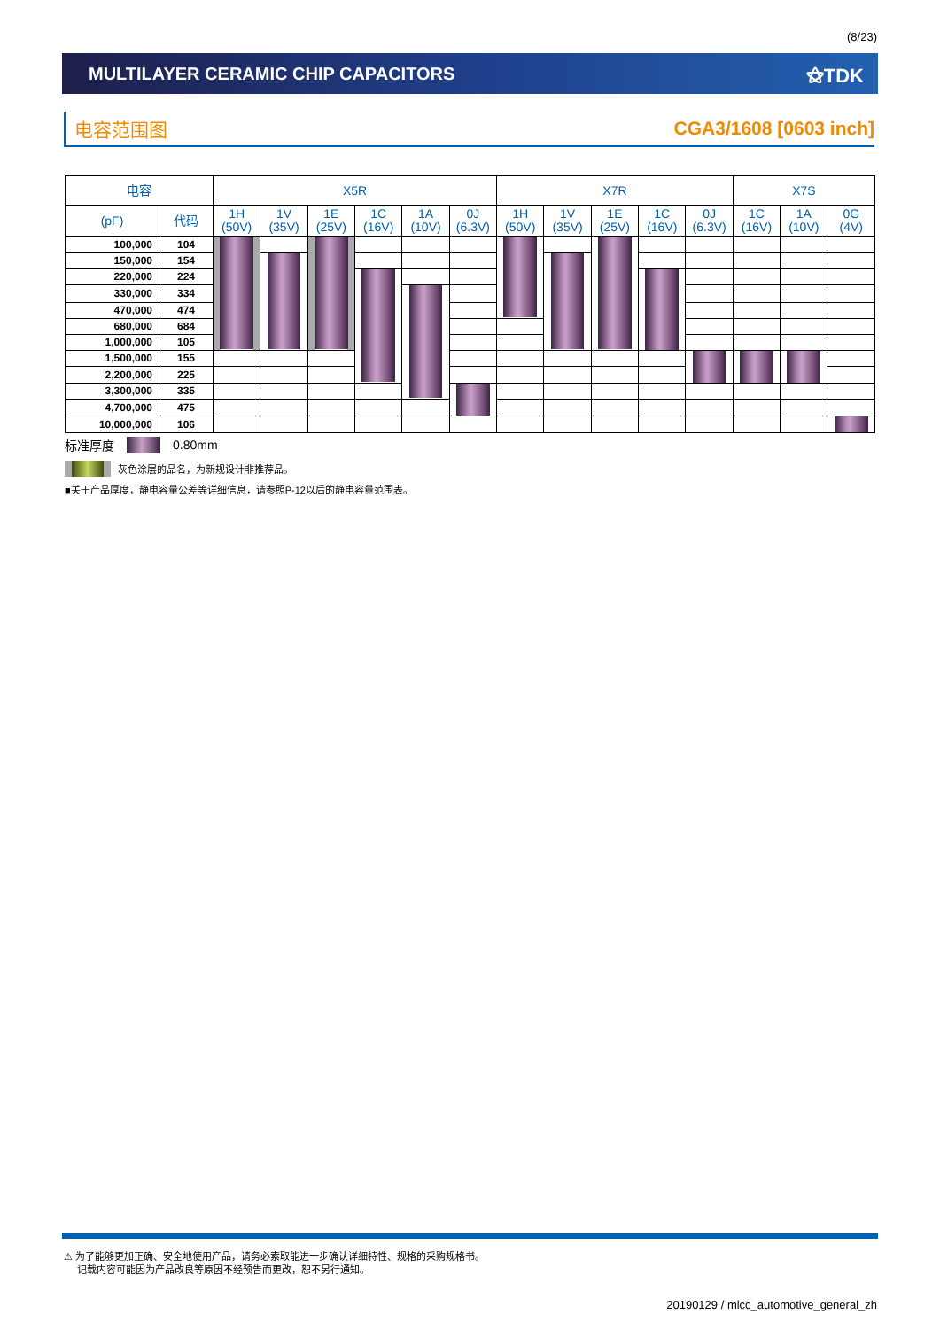(8/23)
MULTILAYER CERAMIC CHIP CAPACITORS
⚝TDK
电容范围图 CGA3/1608 [0603 inch]
| 电容 | | X5R | | | | | | X7R | | | | | X7S | | |
| --- | --- | --- | --- | --- | --- | --- | --- | --- | --- | --- | --- | --- | --- | --- | --- |
| (pF) | 代码 | 1H (50V) | 1V (35V) | 1E (25V) | 1C (16V) | 1A (10V) | 0J (6.3V) | 1H (50V) | 1V (35V) | 1E (25V) | 1C (16V) | 0J (6.3V) | 1C (16V) | 1A (10V) | 0G (4V) |
| 100,000 | 104 | | | | | | | | | | | | | | |
| 150,000 | 154 | | | | | | | | | | | | | | |
| 220,000 | 224 | | | | | | | | | | | | | | |
| 330,000 | 334 | | | | | | | | | | | | | | |
| 470,000 | 474 | | | | | | | | | | | | | | |
| 680,000 | 684 | | | | | | | | | | | | | | |
| 1,000,000 | 105 | | | | | | | | | | | | | | |
| 1,500,000 | 155 | | | | | | | | | | | | | | |
| 2,200,000 | 225 | | | | | | | | | | | | | | |
| 3,300,000 | 335 | | | | | | | | | | | | | | |
| 4,700,000 | 475 | | | | | | | | | | | | | | |
| 10,000,000 | 106 | | | | | | | | | | | | | | |
标准厚度 0.80mm
灰色涂层的品名，为新规设计非推荐品。
■关于产品厚度，静电容量公差等详细信息，请参照P-12以后的静电容量范围表。
⚠ 为了能够更加正确、安全地使用产品，请务必索取能进一步确认详细特性、规格的采购规格书。
记载内容可能因为产品改良等原因不经预告而更改，恕不另行通知。
20190129 / mlcc_automotive_general_zh